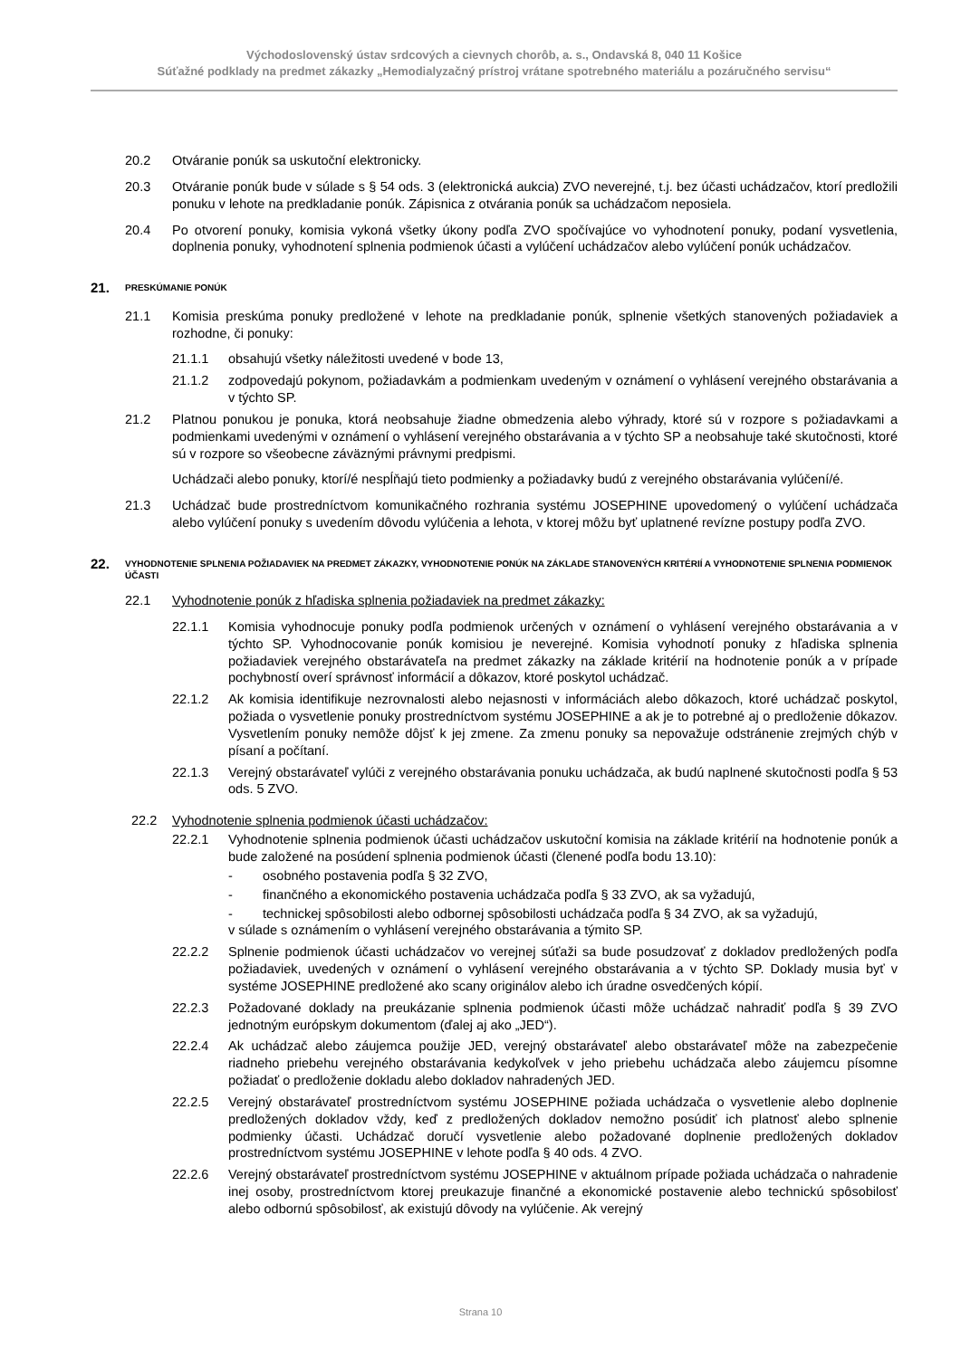Východoslovenský ústav srdcových a cievnych chorôb, a. s., Ondavská 8, 040 11 Košice
Súťažné podklady na predmet zákazky „Hemodialyzačný prístroj vrátane spotrebného materiálu a pozáručného servisu“
20.2 Otváranie ponúk sa uskutoční elektronicky.
20.3 Otváranie ponúk bude v súlade s § 54 ods. 3 (elektronická aukcia) ZVO neverejné, t.j. bez účasti uchádzačov, ktorí predložili ponuku v lehote na predkladanie ponúk. Zápisnica z otvárania ponúk sa uchádzačom neposiela.
20.4 Po otvorení ponuky, komisia vykoná všetky úkony podľa ZVO spočívajúce vo vyhodnotení ponuky, podaní vysvetlenia, doplnenia ponuky, vyhodnotení splnenia podmienok účasti a vylúčení uchádzačov alebo vylúčení ponúk uchádzačov.
21.
PRESKÚMANIE PONÚK
21.1 Komisia preskúma ponuky predložené v lehote na predkladanie ponúk, splnenie všetkých stanovených požiadaviek a rozhodne, či ponuky:
21.1.1 obsahujú všetky náležitosti uvedené v bode 13,
21.1.2 zodpovedajú pokynom, požiadavkám a podmienkam uvedeným v oznámení o vyhlásení verejného obstarávania a v týchto SP.
21.2 Platnou ponukou je ponuka, ktorá neobsahuje žiadne obmedzenia alebo výhrady, ktoré sú v rozpore s požiadavkami a podmienkami uvedenými v oznámení o vyhlásení verejného obstarávania a v týchto SP a neobsahuje také skutočnosti, ktoré sú v rozpore so všeobecne záväznými právnymi predpismi.
Uchádzači alebo ponuky, ktorí/é nespĺňajú tieto podmienky a požiadavky budú z verejného obstarávania vylúčení/é.
21.3 Uchádzač bude prostredníctvom komunikačného rozhrania systému JOSEPHINE upovedomený o vylúčení uchádzača alebo vylúčení ponuky s uvedením dôvodu vylúčenia a lehota, v ktorej môžu byť uplatnené revízne postupy podľa ZVO.
22.
VYHODNOTENIE SPLNENIA POŽIADAVIEK NA PREDMET ZÁKAZKY, VYHODNOTENIE PONÚK NA ZÁKLADE STANOVENÝCH KRITÉRIÍ A VYHODNOTENIE SPLNENIA PODMIENOK ÚČASTI
22.1 Vyhodnotenie ponúk z hľadiska splnenia požiadaviek na predmet zákazky:
22.1.1 Komisia vyhodnocuje ponuky podľa podmienok určených v oznámení o vyhlásení verejného obstarávania a v týchto SP. Vyhodnocovanie ponúk komisiou je neverejné. Komisia vyhodnotí ponuky z hľadiska splnenia požiadaviek verejného obstarávateľa na predmet zákazky na základe kritérií na hodnotenie ponúk a v prípade pochybností overí správnosť informácií a dôkazov, ktoré poskytol uchádzač.
22.1.2 Ak komisia identifikuje nezrovnalosti alebo nejasnosti v informáciách alebo dôkazoch, ktoré uchádzač poskytol, požiada o vysvetlenie ponuky prostredníctvom systému JOSEPHINE a ak je to potrebné aj o predloženie dôkazov. Vysvetlením ponuky nemôže dôjsť k jej zmene. Za zmenu ponuky sa nepovažuje odstránenie zrejmých chýb v písaní a počítaní.
22.1.3 Verejný obstarávateľ vylúči z verejného obstarávania ponuku uchádzača, ak budú naplnené skutočnosti podľa § 53 ods. 5 ZVO.
22.2 Vyhodnotenie splnenia podmienok účasti uchádzačov:
22.2.1 Vyhodnotenie splnenia podmienok účasti uchádzačov uskutoční komisia na základe kritérií na hodnotenie ponúk a bude založené na posúdení splnenia podmienok účasti (členené podľa bodu 13.10):
- osobného postavenia podľa § 32 ZVO,
- finančného a ekonomického postavenia uchádzača podľa § 33 ZVO, ak sa vyžadujú,
- technickej spôsobilosti alebo odbornej spôsobilosti uchádzača podľa § 34 ZVO, ak sa vyžadujú,
v súlade s oznámením o vyhlásení verejného obstarávania a týmito SP.
22.2.2 Splnenie podmienok účasti uchádzačov vo verejnej súťaži sa bude posudzovať z dokladov predložených podľa požiadaviek, uvedených v oznámení o vyhlásení verejného obstarávania a v týchto SP. Doklady musia byť v systéme JOSEPHINE predložené ako scany originálov alebo ich úradne osvedčených kópií.
22.2.3 Požadované doklady na preukázanie splnenia podmienok účasti môže uchádzač nahradiť podľa § 39 ZVO jednotným európskym dokumentom (ďalej aj ako „JED“).
22.2.4 Ak uchádzač alebo záujemca použije JED, verejný obstarávateľ alebo obstarávateľ môže na zabezpečenie riadneho priebehu verejného obstarávania kedykoľvek v jeho priebehu uchádzača alebo záujemcu písomne požiadať o predloženie dokladu alebo dokladov nahradených JED.
22.2.5 Verejný obstarávateľ prostredníctvom systému JOSEPHINE požiada uchádzača o vysvetlenie alebo doplnenie predložených dokladov vždy, keď z predložených dokladov nemožno posúdiť ich platnosť alebo splnenie podmienky účasti. Uchádzač doručí vysvetlenie alebo požadované doplnenie predložených dokladov prostredníctvom systému JOSEPHINE v lehote podľa § 40 ods. 4 ZVO.
22.2.6 Verejný obstarávateľ prostredníctvom systému JOSEPHINE v aktuálnom prípade požiada uchádzača o nahradenie inej osoby, prostredníctvom ktorej preukazuje finančné a ekonomické postavenie alebo technickú spôsobilosť alebo odbornú spôsobilosť, ak existujú dôvody na vylúčenie. Ak verejný
Strana 10